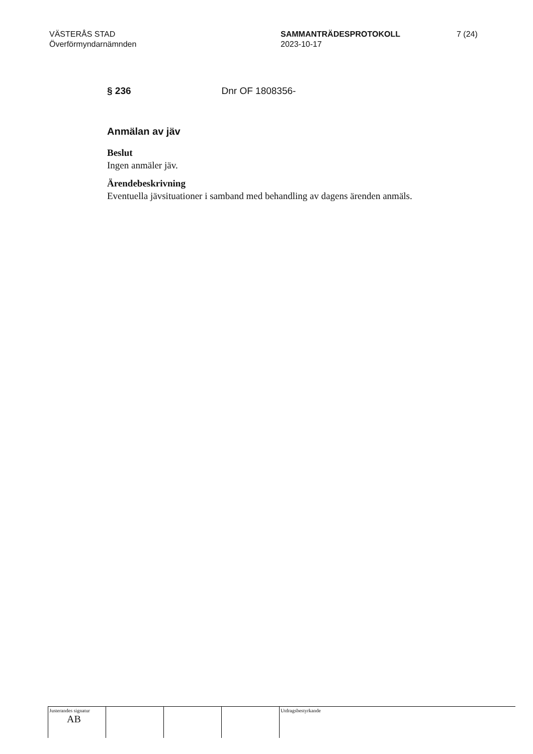VÄSTERÅS STAD
Överförmyndarnämnden
SAMMANTRÄDESPROTOKOLL
2023-10-17
7 (24)
§ 236 Dnr OF 1808356-
Anmälan av jäv
Beslut
Ingen anmäler jäv.
Ärendebeskrivning
Eventuella jävsituationer i samband med behandling av dagens ärenden anmäls.
| Justerandes signatur AB | | | | Utdragsbestyrkande |